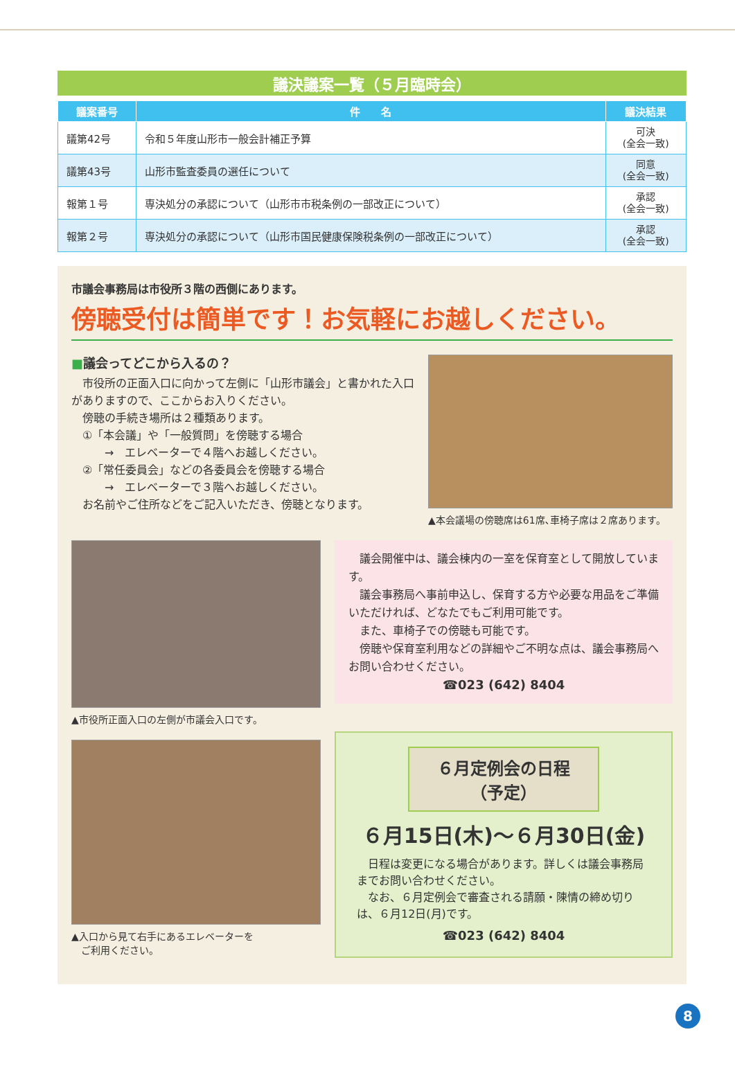議決議案一覧（５月臨時会）
| 議案番号 | 件 名 | 議決結果 |
| --- | --- | --- |
| 議第42号 | 令和５年度山形市一般会計補正予算 | 可決 (全会一致) |
| 議第43号 | 山形市監査委員の選任について | 同意 (全会一致) |
| 報第１号 | 専決処分の承認について（山形市市税条例の一部改正について） | 承認 (全会一致) |
| 報第２号 | 専決処分の承認について（山形市国民健康保険税条例の一部改正について） | 承認 (全会一致) |
市議会事務局は市役所３階の西側にあります。
傍聴受付は簡単です！お気軽にお越しください。
■議会ってどこから入るの？
　市役所の正面入口に向かって左側に「山形市議会」と書かれた入口がありますので、ここからお入りください。
　傍聴の手続き場所は２種類あります。
　①「本会議」や「一般質問」を傍聴する場合
　　　→　エレベーターで４階へお越しください。
　②「常任委員会」などの各委員会を傍聴する場合
　　　→　エレベーターで３階へお越しください。
　お名前やご住所などをご記入いただき、傍聴となります。
▲本会議場の傍聴席は61席､車椅子席は２席あります。
▲市役所正面入口の左側が市議会入口です。
▲入口から見て右手にあるエレベーターを
　ご利用ください。
　議会開催中は、議会棟内の一室を保育室として開放しています。
　議会事務局へ事前申込し、保育する方や必要な用品をご準備いただければ、どなたでもご利用可能です。
　また、車椅子での傍聴も可能です。
　傍聴や保育室利用などの詳細やご不明な点は、議会事務局へお問い合わせください。
☎023 (642) 8404
６月定例会の日程
（予定）
６月15日(木)～６月30日(金)
　日程は変更になる場合があります。詳しくは議会事務局までお問い合わせください。
　なお、６月定例会で審査される請願・陳情の締め切りは、６月12日(月)です。
☎023 (642) 8404
8